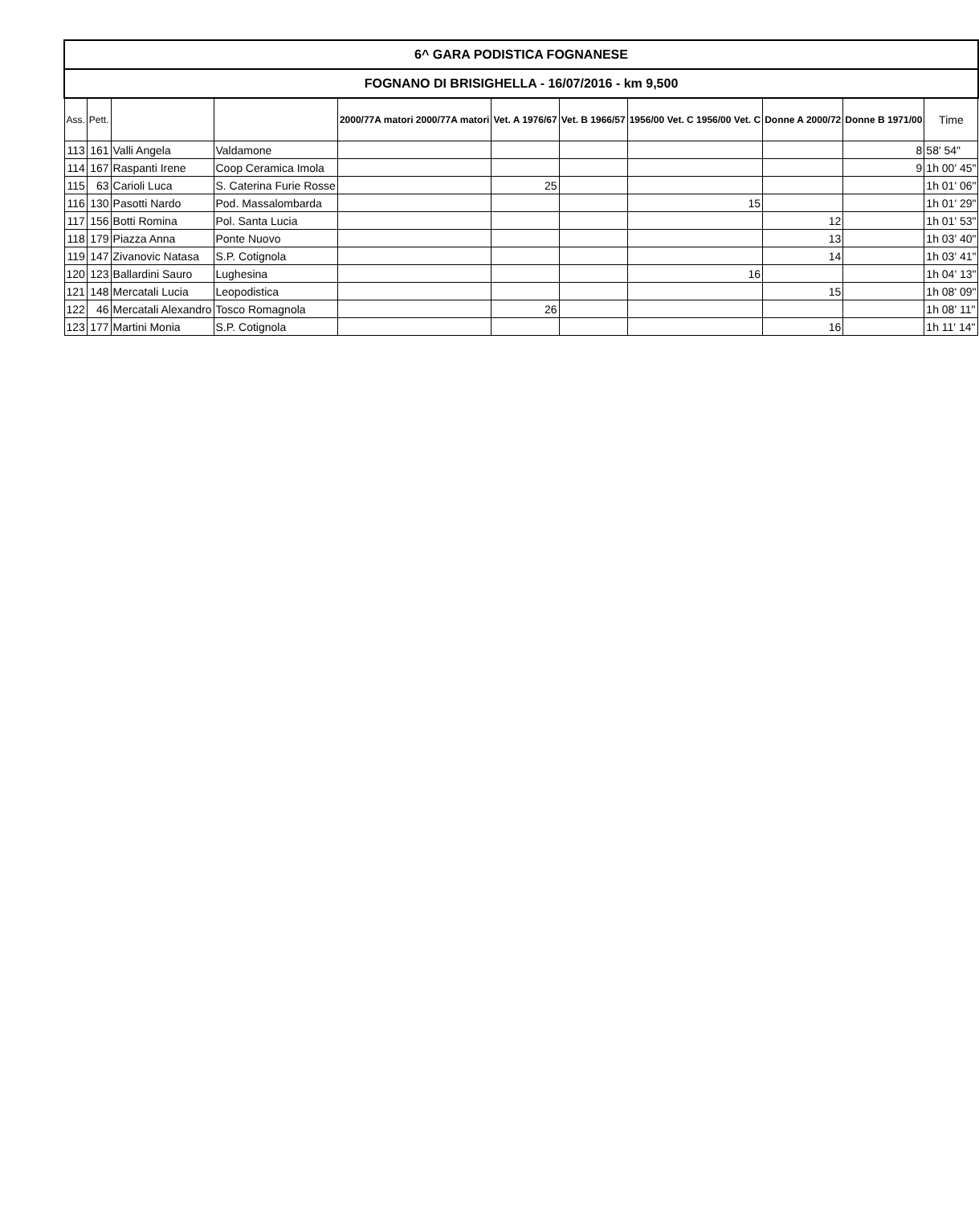| 6^ GARA PODISTICA FOGNANESE | | | | | | | | | | |
| --- | --- | --- | --- | --- | --- | --- | --- | --- | --- | --- |
| FOGNANO DI BRISIGHELLA - 16/07/2016 - km 9,500 | | | | | | | | | | |
| Ass. | Pett. | | | 2000/77A matori 2000/77A matori | Vet. A 1976/67 | Vet. B 1966/57 | 1956/00 Vet. C 1956/00 Vet. C | Donne A 2000/72 | Donne B 1971/00 | Time |
| 113 | 161 | Valli Angela | Valdamone | | | | | | 8 | 58' 54" |
| 114 | 167 | Raspanti Irene | Coop Ceramica Imola | | | | | | 9 | 1h 00' 45" |
| 115 | 63 | Carioli Luca | S. Caterina Furie Rosse | | 25 | | | | | 1h 01' 06" |
| 116 | 130 | Pasotti Nardo | Pod. Massalombarda | | | | 15 | | | 1h 01' 29" |
| 117 | 156 | Botti Romina | Pol. Santa Lucia | | | | | 12 | | 1h 01' 53" |
| 118 | 179 | Piazza Anna | Ponte Nuovo | | | | | 13 | | 1h 03' 40" |
| 119 | 147 | Zivanovic Natasa | S.P. Cotignola | | | | | 14 | | 1h 03' 41" |
| 120 | 123 | Ballardini Sauro | Lughesina | | | | 16 | | | 1h 04' 13" |
| 121 | 148 | Mercatali Lucia | Leopodistica | | | | | 15 | | 1h 08' 09" |
| 122 | 46 | Mercatali Alexandro | Tosco Romagnola | | 26 | | | | | 1h 08' 11" |
| 123 | 177 | Martini Monia | S.P. Cotignola | | | | | 16 | | 1h 11' 14" |